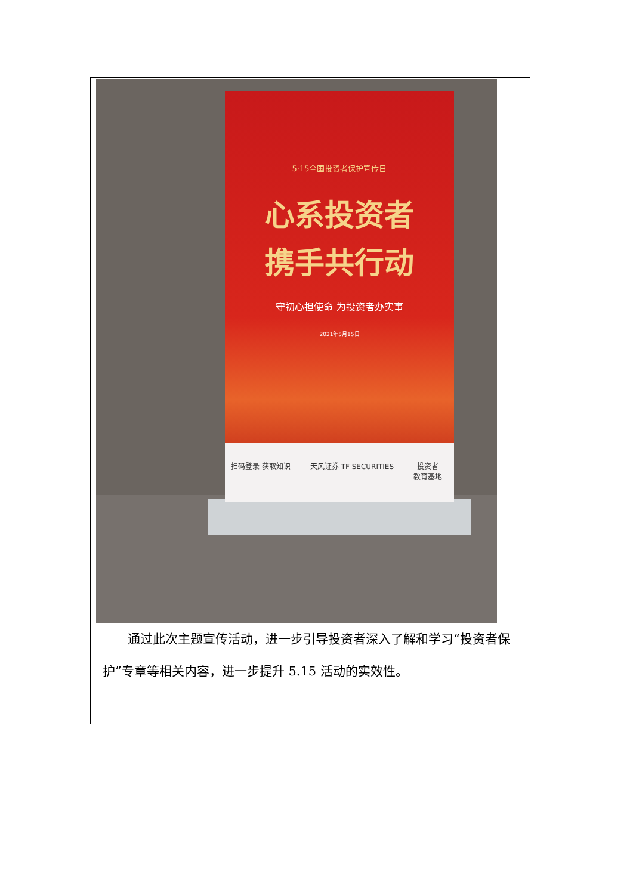5·15全国投资者保护宣传日
心系投资者
携手共行动
守初心担使命 为投资者办实事
2021年5月15日
扫码登录 获取知识 天风证券 TF SECURITIES 投资者
教育基地
　　通过此次主题宣传活动，进一步引导投资者深入了解和学习“投资者保护”专章等相关内容，进一步提升 5.15 活动的实效性。